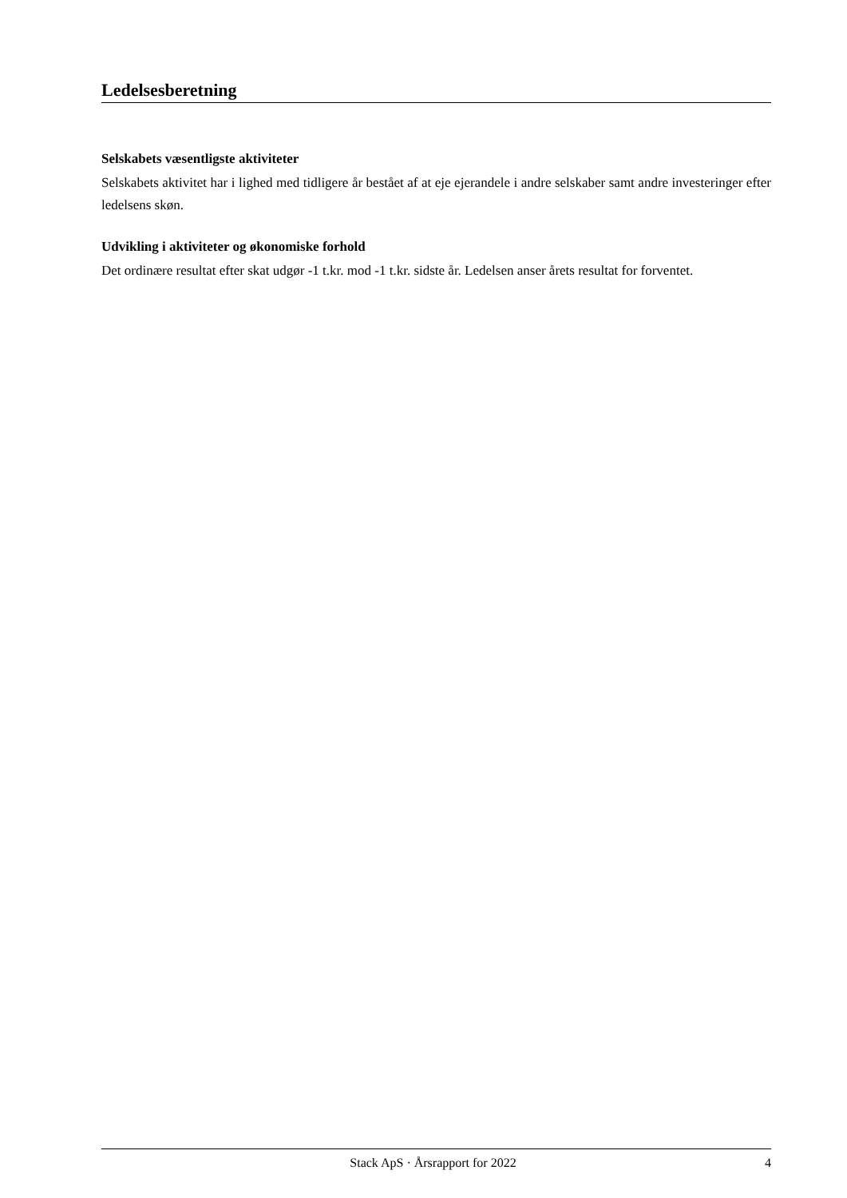Ledelsesberetning
Selskabets væsentligste aktiviteter
Selskabets aktivitet har i lighed med tidligere år bestået af at eje ejerandele i andre selskaber samt andre investeringer efter ledelsens skøn.
Udvikling i aktiviteter og økonomiske forhold
Det ordinære resultat efter skat udgør -1 t.kr. mod -1 t.kr. sidste år. Ledelsen anser årets resultat for forventet.
Stack ApS · Årsrapport for 2022 4